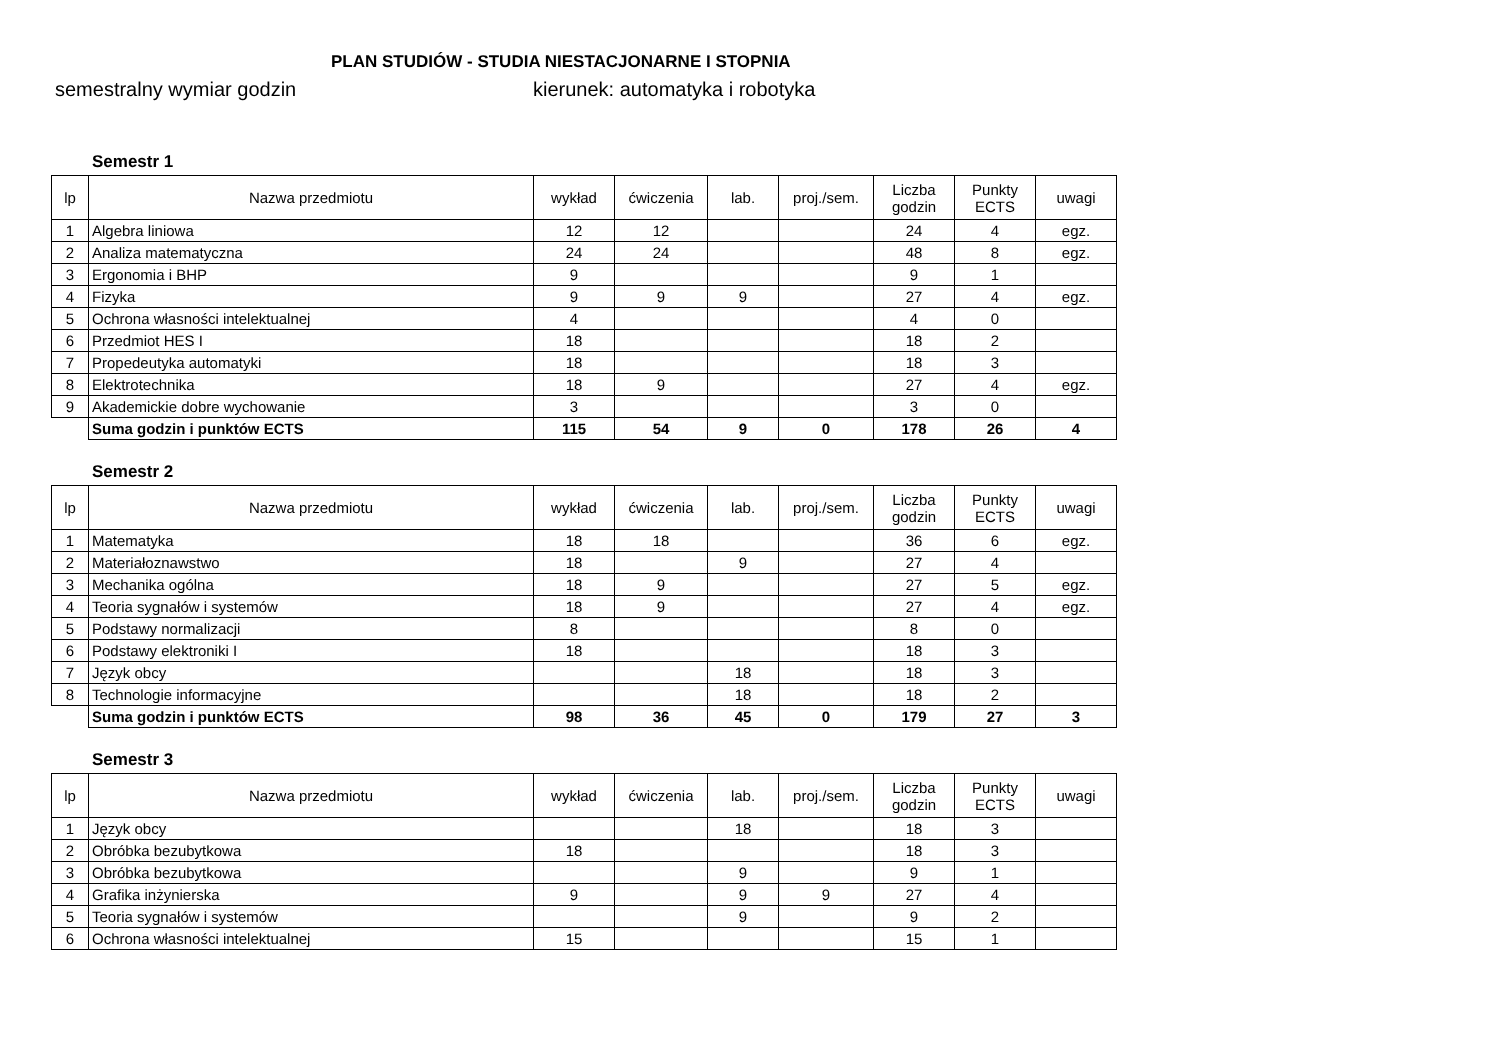PLAN STUDIÓW - STUDIA NIESTACJONARNE I STOPNIA
semestralny wymiar godzin kierunek: automatyka i robotyka
Semestr 1
| lp | Nazwa przedmiotu | wykład | ćwiczenia | lab. | proj./sem. | Liczba godzin | Punkty ECTS | uwagi |
| --- | --- | --- | --- | --- | --- | --- | --- | --- |
| 1 | Algebra liniowa | 12 | 12 | | | 24 | 4 | egz. |
| 2 | Analiza matematyczna | 24 | 24 | | | 48 | 8 | egz. |
| 3 | Ergonomia i BHP | 9 | | | | 9 | 1 | |
| 4 | Fizyka | 9 | 9 | 9 | | 27 | 4 | egz. |
| 5 | Ochrona własności intelektualnej | 4 | | | | 4 | 0 | |
| 6 | Przedmiot HES I | 18 | | | | 18 | 2 | |
| 7 | Propedeutyka automatyki | 18 | | | | 18 | 3 | |
| 8 | Elektrotechnika | 18 | 9 | | | 27 | 4 | egz. |
| 9 | Akademickie dobre wychowanie | 3 | | | | 3 | 0 | |
| | Suma godzin i punktów ECTS | 115 | 54 | 9 | 0 | 178 | 26 | 4 |
Semestr 2
| lp | Nazwa przedmiotu | wykład | ćwiczenia | lab. | proj./sem. | Liczba godzin | Punkty ECTS | uwagi |
| --- | --- | --- | --- | --- | --- | --- | --- | --- |
| 1 | Matematyka | 18 | 18 | | | 36 | 6 | egz. |
| 2 | Materiałoznawstwo | 18 | | 9 | | 27 | 4 | |
| 3 | Mechanika ogólna | 18 | 9 | | | 27 | 5 | egz. |
| 4 | Teoria sygnałów i systemów | 18 | 9 | | | 27 | 4 | egz. |
| 5 | Podstawy normalizacji | 8 | | | | 8 | 0 | |
| 6 | Podstawy elektroniki I | 18 | | | | 18 | 3 | |
| 7 | Język obcy | | | 18 | | 18 | 3 | |
| 8 | Technologie informacyjne | | | 18 | | 18 | 2 | |
| | Suma godzin i punktów ECTS | 98 | 36 | 45 | 0 | 179 | 27 | 3 |
Semestr 3
| lp | Nazwa przedmiotu | wykład | ćwiczenia | lab. | proj./sem. | Liczba godzin | Punkty ECTS | uwagi |
| --- | --- | --- | --- | --- | --- | --- | --- | --- |
| 1 | Język obcy | | | 18 | | 18 | 3 | |
| 2 | Obróbka bezubytkowa | 18 | | | | 18 | 3 | |
| 3 | Obróbka bezubytkowa | | | 9 | | 9 | 1 | |
| 4 | Grafika inżynierska | 9 | | 9 | 9 | 27 | 4 | |
| 5 | Teoria sygnałów i systemów | | | 9 | | 9 | 2 | |
| 6 | Ochrona własności intelektualnej | 15 | | | | 15 | 1 | |